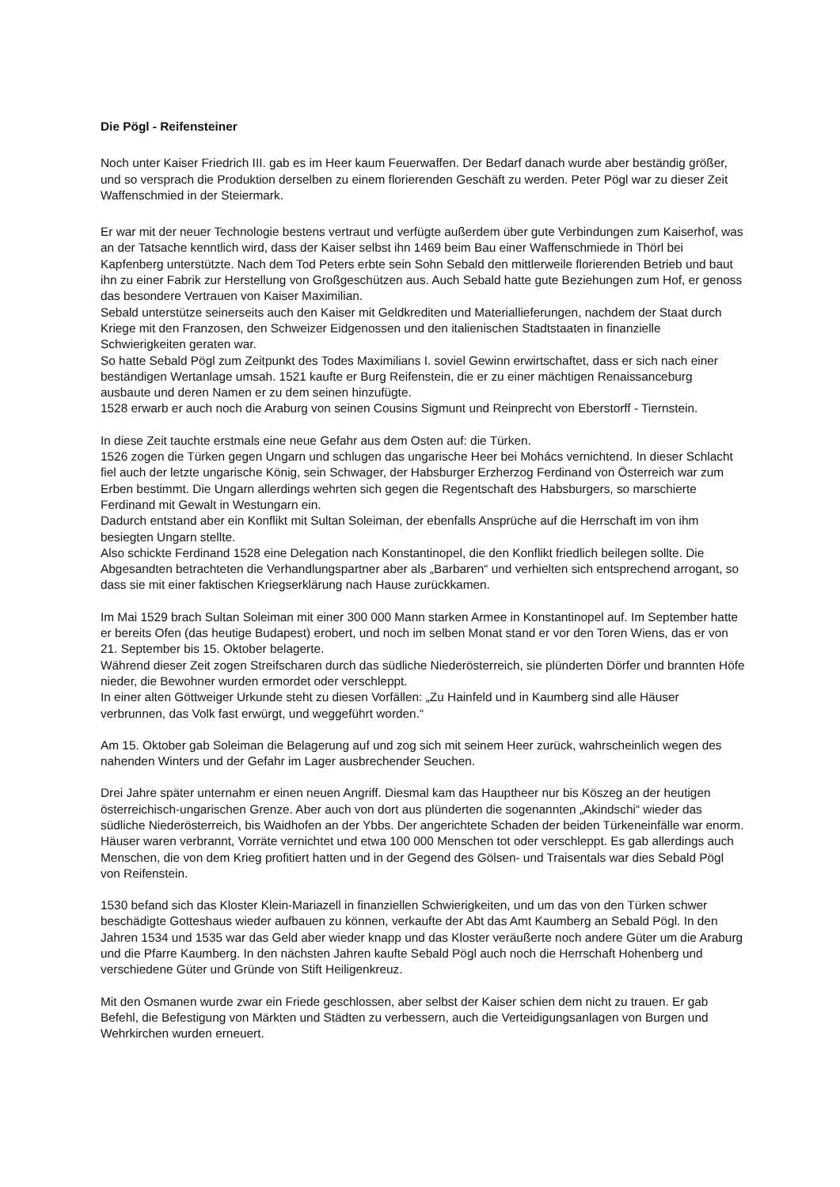Die Pögl - Reifensteiner
Noch unter Kaiser Friedrich III. gab es im Heer kaum Feuerwaffen. Der Bedarf danach wurde aber beständig größer, und so versprach die Produktion derselben zu einem florierenden Geschäft zu werden. Peter Pögl war zu dieser Zeit Waffenschmied in der Steiermark.
Er war mit der neuer Technologie bestens vertraut und verfügte außerdem über gute Verbindungen zum Kaiserhof, was an der Tatsache kenntlich wird, dass der Kaiser selbst ihn 1469 beim Bau einer Waffenschmiede in Thörl bei Kapfenberg unterstützte. Nach dem Tod Peters erbte sein Sohn Sebald den mittlerweile florierenden Betrieb und baut ihn zu einer Fabrik zur Herstellung von Großgeschützen aus. Auch Sebald hatte gute Beziehungen zum Hof, er genoss das besondere Vertrauen von Kaiser Maximilian.
Sebald unterstütze seinerseits auch den Kaiser mit Geldkrediten und Materiallieferungen, nachdem der Staat durch Kriege mit den Franzosen, den Schweizer Eidgenossen und den italienischen Stadtstaaten in finanzielle Schwierigkeiten geraten war.
So hatte Sebald Pögl zum Zeitpunkt des Todes Maximilians I. soviel Gewinn erwirtschaftet, dass er sich nach einer beständigen Wertanlage umsah. 1521 kaufte er Burg Reifenstein, die er zu einer mächtigen Renaissanceburg ausbaute und deren Namen er zu dem seinen hinzufügte.
1528 erwarb er auch noch die Araburg von seinen Cousins Sigmunt und Reinprecht von Eberstorff - Tiernstein.
In diese Zeit tauchte erstmals eine neue Gefahr aus dem Osten auf: die Türken.
1526 zogen die Türken gegen Ungarn und schlugen das ungarische Heer bei Mohács vernichtend. In dieser Schlacht fiel auch der letzte ungarische König, sein Schwager, der Habsburger Erzherzog Ferdinand von Österreich war zum Erben bestimmt. Die Ungarn allerdings wehrten sich gegen die Regentschaft des Habsburgers, so marschierte Ferdinand mit Gewalt in Westungarn ein.
Dadurch entstand aber ein Konflikt mit Sultan Soleiman, der ebenfalls Ansprüche auf die Herrschaft im von ihm besiegten Ungarn stellte.
Also schickte Ferdinand 1528 eine Delegation nach Konstantinopel, die den Konflikt friedlich beilegen sollte. Die Abgesandten betrachteten die Verhandlungspartner aber als „Barbaren“ und verhielten sich entsprechend arrogant, so dass sie mit einer faktischen Kriegserklärung nach Hause zurückkamen.
Im Mai 1529 brach Sultan Soleiman mit einer 300 000 Mann starken Armee in Konstantinopel auf. Im September hatte er bereits Ofen (das heutige Budapest) erobert, und noch im selben Monat stand er vor den Toren Wiens, das er von 21. September bis 15. Oktober belagerte.
Während dieser Zeit zogen Streifscharen durch das südliche Niederösterreich, sie plünderten Dörfer und brannten Höfe nieder, die Bewohner wurden ermordet oder verschleppt.
In einer alten Göttweiger Urkunde steht zu diesen Vorfällen: „Zu Hainfeld und in Kaumberg sind alle Häuser verbrunnen, das Volk fast erwürgt, und weggeführt worden.“
Am 15. Oktober gab Soleiman die Belagerung auf und zog sich mit seinem Heer zurück, wahrscheinlich wegen des nahenden Winters und der Gefahr im Lager ausbrechender Seuchen.
Drei Jahre später unternahm er einen neuen Angriff. Diesmal kam das Hauptheer nur bis Köszeg an der heutigen österreichisch-ungarischen Grenze. Aber auch von dort aus plünderten die sogenannten „Akindschi“ wieder das südliche Niederösterreich, bis Waidhofen an der Ybbs. Der angerichtete Schaden der beiden Türkeneinfälle war enorm. Häuser waren verbrannt, Vorräte vernichtet und etwa 100 000 Menschen tot oder verschleppt. Es gab allerdings auch Menschen, die von dem Krieg profitiert hatten und in der Gegend des Gölsen- und Traisentals war dies Sebald Pögl von Reifenstein.
1530 befand sich das Kloster Klein-Mariazell in finanziellen Schwierigkeiten, und um das von den Türken schwer beschädigte Gotteshaus wieder aufbauen zu können, verkaufte der Abt das Amt Kaumberg an Sebald Pögl. In den Jahren 1534 und 1535 war das Geld aber wieder knapp und das Kloster veräußerte noch andere Güter um die Araburg und die Pfarre Kaumberg. In den nächsten Jahren kaufte Sebald Pögl auch noch die Herrschaft Hohenberg und verschiedene Güter und Gründe von Stift Heiligenkreuz.
Mit den Osmanen wurde zwar ein Friede geschlossen, aber selbst der Kaiser schien dem nicht zu trauen. Er gab Befehl, die Befestigung von Märkten und Städten zu verbessern, auch die Verteidigungsanlagen von Burgen und Wehrkirchen wurden erneuert.